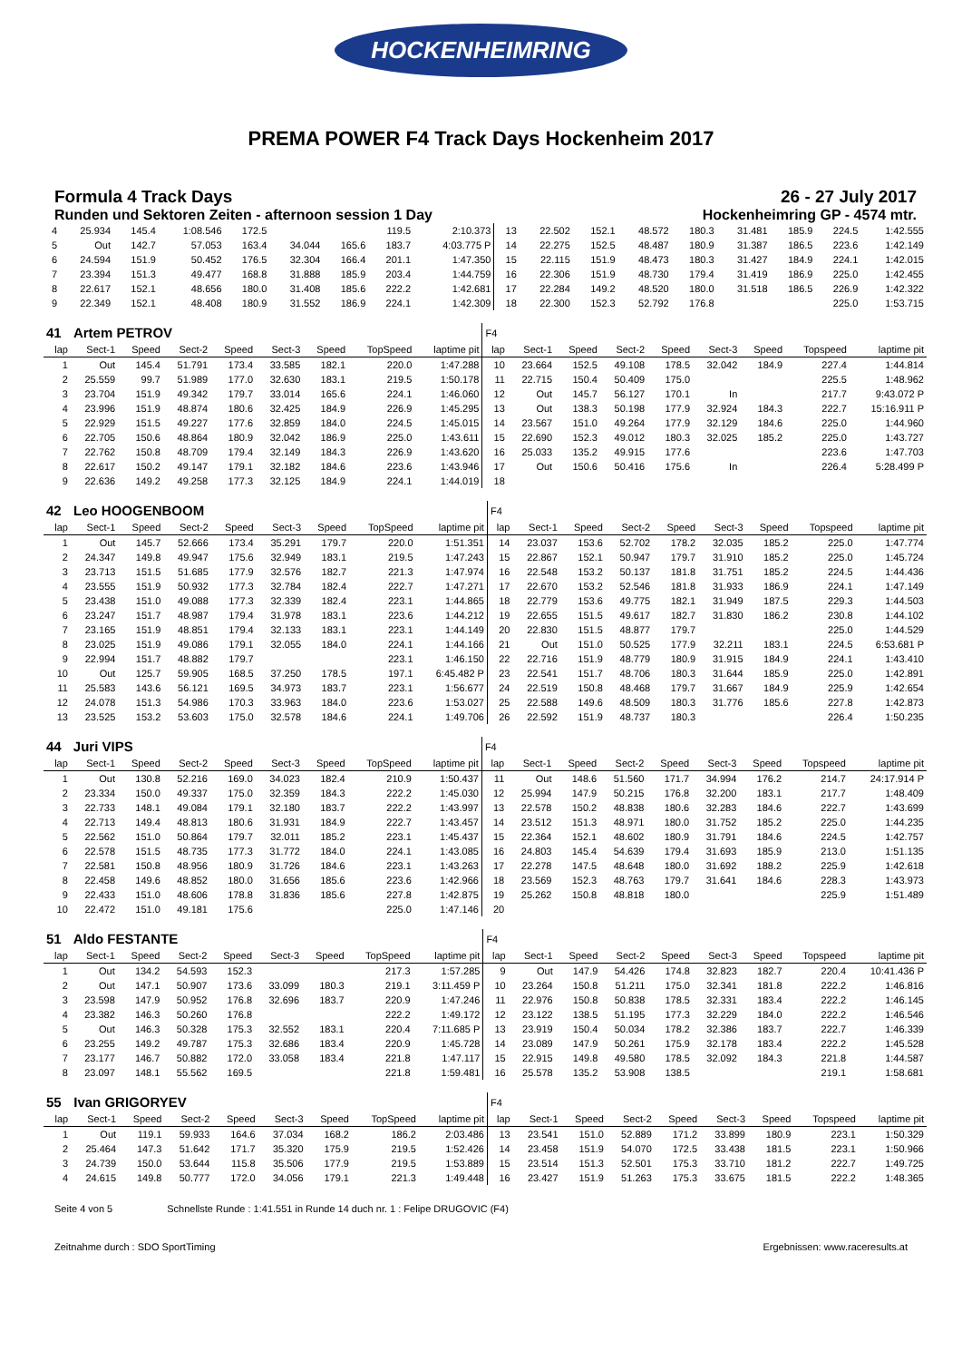HOCKENHEIMRING
PREMA POWER F4 Track Days Hockenheim 2017
Formula 4 Track Days 26 - 27 July 2017
Runden und Sektoren Zeiten - afternoon session 1 Day Hockenheimring GP - 4574 mtr.
| 4 | 25.934 | 145.4 | 1:08.546 | 172.5 | | | 119.5 | 2:10.373 | 13 | 22.502 | 152.1 | 48.572 | 180.3 | 31.481 | 185.9 | 224.5 | 1:42.555 |
| 5 | Out | 142.7 | 57.053 | 163.4 | 34.044 | 165.6 | 183.7 | 4:03.775 P | 14 | 22.275 | 152.5 | 48.487 | 180.9 | 31.387 | 186.5 | 223.6 | 1:42.149 |
| 6 | 24.594 | 151.9 | 50.452 | 176.5 | 32.304 | 166.4 | 201.1 | 1:47.350 | 15 | 22.115 | 151.9 | 48.473 | 180.3 | 31.427 | 184.9 | 224.1 | 1:42.015 |
| 7 | 23.394 | 151.3 | 49.477 | 168.8 | 31.888 | 185.9 | 203.4 | 1:44.759 | 16 | 22.306 | 151.9 | 48.730 | 179.4 | 31.419 | 186.9 | 225.0 | 1:42.455 |
| 8 | 22.617 | 152.1 | 48.656 | 180.0 | 31.408 | 185.6 | 222.2 | 1:42.681 | 17 | 22.284 | 149.2 | 48.520 | 180.0 | 31.518 | 186.5 | 226.9 | 1:42.322 |
| 9 | 22.349 | 152.1 | 48.408 | 180.9 | 31.552 | 186.9 | 224.1 | 1:42.309 | 18 | 22.300 | 152.3 | 52.792 | 176.8 | | | 225.0 | 1:53.715 |
| 41 | Artem PETROV | | | | | | | | F4 | | | | | | | | |
| lap | Sect-1 | Speed | Sect-2 | Speed | Sect-3 | Speed | TopSpeed | laptime pit | lap | Sect-1 | Speed | Sect-2 | Speed | Sect-3 | Speed | Topspeed | laptime pit |
| 1 | Out | 145.4 | 51.791 | 173.4 | 33.585 | 182.1 | 220.0 | 1:47.288 | 10 | 23.664 | 152.5 | 49.108 | 178.5 | 32.042 | 184.9 | 227.4 | 1:44.814 |
| 2 | 25.559 | 99.7 | 51.989 | 177.0 | 32.630 | 183.1 | 219.5 | 1:50.178 | 11 | 22.715 | 150.4 | 50.409 | 175.0 | | | 225.5 | 1:48.962 |
| 3 | 23.704 | 151.9 | 49.342 | 179.7 | 33.014 | 165.6 | 224.1 | 1:46.060 | 12 | Out | 145.7 | 56.127 | 170.1 | In | | 217.7 | 9:43.072 P |
| 4 | 23.996 | 151.9 | 48.874 | 180.6 | 32.425 | 184.9 | 226.9 | 1:45.295 | 13 | Out | 138.3 | 50.198 | 177.9 | 32.924 | 184.3 | 222.7 | 15:16.911 P |
| 5 | 22.929 | 151.5 | 49.227 | 177.6 | 32.859 | 184.0 | 224.5 | 1:45.015 | 14 | 23.567 | 151.0 | 49.264 | 177.9 | 32.129 | 184.6 | 225.0 | 1:44.960 |
| 6 | 22.705 | 150.6 | 48.864 | 180.9 | 32.042 | 186.9 | 225.0 | 1:43.611 | 15 | 22.690 | 152.3 | 49.012 | 180.3 | 32.025 | 185.2 | 225.0 | 1:43.727 |
| 7 | 22.762 | 150.8 | 48.709 | 179.4 | 32.149 | 184.3 | 226.9 | 1:43.620 | 16 | 25.033 | 135.2 | 49.915 | 177.6 | | | 223.6 | 1:47.703 |
| 8 | 22.617 | 150.2 | 49.147 | 179.1 | 32.182 | 184.6 | 223.6 | 1:43.946 | 17 | Out | 150.6 | 50.416 | 175.6 | In | | 226.4 | 5:28.499 P |
| 9 | 22.636 | 149.2 | 49.258 | 177.3 | 32.125 | 184.9 | 224.1 | 1:44.019 | 18 | | | | | | | | |
| 42 | Leo HOOGENBOOM | | | | | | | | F4 | | | | | | | | |
| lap | Sect-1 | Speed | Sect-2 | Speed | Sect-3 | Speed | TopSpeed | laptime pit | lap | Sect-1 | Speed | Sect-2 | Speed | Sect-3 | Speed | Topspeed | laptime pit |
| 1 | Out | 145.7 | 52.666 | 173.4 | 35.291 | 179.7 | 220.0 | 1:51.351 | 14 | 23.037 | 153.6 | 52.702 | 178.2 | 32.035 | 185.2 | 225.0 | 1:47.774 |
| 2 | 24.347 | 149.8 | 49.947 | 175.6 | 32.949 | 183.1 | 219.5 | 1:47.243 | 15 | 22.867 | 152.1 | 50.947 | 179.7 | 31.910 | 185.2 | 225.0 | 1:45.724 |
| 3 | 23.713 | 151.5 | 51.685 | 177.9 | 32.576 | 182.7 | 221.3 | 1:47.974 | 16 | 22.548 | 153.2 | 50.137 | 181.8 | 31.751 | 185.2 | 224.5 | 1:44.436 |
| 4 | 23.555 | 151.9 | 50.932 | 177.3 | 32.784 | 182.4 | 222.7 | 1:47.271 | 17 | 22.670 | 153.2 | 52.546 | 181.8 | 31.933 | 186.9 | 224.1 | 1:47.149 |
| 5 | 23.438 | 151.0 | 49.088 | 177.3 | 32.339 | 182.4 | 223.1 | 1:44.865 | 18 | 22.779 | 153.6 | 49.775 | 182.1 | 31.949 | 187.5 | 229.3 | 1:44.503 |
| 6 | 23.247 | 151.7 | 48.987 | 179.4 | 31.978 | 183.1 | 223.6 | 1:44.212 | 19 | 22.655 | 151.5 | 49.617 | 182.7 | 31.830 | 186.2 | 230.8 | 1:44.102 |
| 7 | 23.165 | 151.9 | 48.851 | 179.4 | 32.133 | 183.1 | 223.1 | 1:44.149 | 20 | 22.830 | 151.5 | 48.877 | 179.7 | | | 225.0 | 1:44.529 |
| 8 | 23.025 | 151.9 | 49.086 | 179.1 | 32.055 | 184.0 | 224.1 | 1:44.166 | 21 | Out | 151.0 | 50.525 | 177.9 | 32.211 | 183.1 | 224.5 | 6:53.681 P |
| 9 | 22.994 | 151.7 | 48.882 | 179.7 | | | 223.1 | 1:46.150 | 22 | 22.716 | 151.9 | 48.779 | 180.9 | 31.915 | 184.9 | 224.1 | 1:43.410 |
| 10 | Out | 125.7 | 59.905 | 168.5 | 37.250 | 178.5 | 197.1 | 6:45.482 P | 23 | 22.541 | 151.7 | 48.706 | 180.3 | 31.644 | 185.9 | 225.0 | 1:42.891 |
| 11 | 25.583 | 143.6 | 56.121 | 169.5 | 34.973 | 183.7 | 223.1 | 1:56.677 | 24 | 22.519 | 150.8 | 48.468 | 179.7 | 31.667 | 184.9 | 225.9 | 1:42.654 |
| 12 | 24.078 | 151.3 | 54.986 | 170.3 | 33.963 | 184.0 | 223.6 | 1:53.027 | 25 | 22.588 | 149.6 | 48.509 | 180.3 | 31.776 | 185.6 | 227.8 | 1:42.873 |
| 13 | 23.525 | 153.2 | 53.603 | 175.0 | 32.578 | 184.6 | 224.1 | 1:49.706 | 26 | 22.592 | 151.9 | 48.737 | 180.3 | | | 226.4 | 1:50.235 |
| 44 | Juri VIPS | | | | | | | | F4 | | | | | | | | |
| lap | Sect-1 | Speed | Sect-2 | Speed | Sect-3 | Speed | TopSpeed | laptime pit | lap | Sect-1 | Speed | Sect-2 | Speed | Sect-3 | Speed | Topspeed | laptime pit |
| 1 | Out | 130.8 | 52.216 | 169.0 | 34.023 | 182.4 | 210.9 | 1:50.437 | 11 | Out | 148.6 | 51.560 | 171.7 | 34.994 | 176.2 | 214.7 | 24:17.914 P |
| 2 | 23.334 | 150.0 | 49.337 | 175.0 | 32.359 | 184.3 | 222.2 | 1:45.030 | 12 | 25.994 | 147.9 | 50.215 | 176.8 | 32.200 | 183.1 | 217.7 | 1:48.409 |
| 3 | 22.733 | 148.1 | 49.084 | 179.1 | 32.180 | 183.7 | 222.2 | 1:43.997 | 13 | 22.578 | 150.2 | 48.838 | 180.6 | 32.283 | 184.6 | 222.7 | 1:43.699 |
| 4 | 22.713 | 149.4 | 48.813 | 180.6 | 31.931 | 184.9 | 222.7 | 1:43.457 | 14 | 23.512 | 151.3 | 48.971 | 180.0 | 31.752 | 185.2 | 225.0 | 1:44.235 |
| 5 | 22.562 | 151.0 | 50.864 | 179.7 | 32.011 | 185.2 | 223.1 | 1:45.437 | 15 | 22.364 | 152.1 | 48.602 | 180.9 | 31.791 | 184.6 | 224.5 | 1:42.757 |
| 6 | 22.578 | 151.5 | 48.735 | 177.3 | 31.772 | 184.0 | 224.1 | 1:43.085 | 16 | 24.803 | 145.4 | 54.639 | 179.4 | 31.693 | 185.9 | 213.0 | 1:51.135 |
| 7 | 22.581 | 150.8 | 48.956 | 180.9 | 31.726 | 184.6 | 223.1 | 1:43.263 | 17 | 22.278 | 147.5 | 48.648 | 180.0 | 31.692 | 188.2 | 225.9 | 1:42.618 |
| 8 | 22.458 | 149.6 | 48.852 | 180.0 | 31.656 | 185.6 | 223.6 | 1:42.966 | 18 | 23.569 | 152.3 | 48.763 | 179.7 | 31.641 | 184.6 | 228.3 | 1:43.973 |
| 9 | 22.433 | 151.0 | 48.606 | 178.8 | 31.836 | 185.6 | 227.8 | 1:42.875 | 19 | 25.262 | 150.8 | 48.818 | 180.0 | | | 225.9 | 1:51.489 |
| 10 | 22.472 | 151.0 | 49.181 | 175.6 | | | 225.0 | 1:47.146 | 20 | | | | | | | | |
| 51 | Aldo FESTANTE | | | | | | | | F4 | | | | | | | | |
| lap | Sect-1 | Speed | Sect-2 | Speed | Sect-3 | Speed | TopSpeed | laptime pit | lap | Sect-1 | Speed | Sect-2 | Speed | Sect-3 | Speed | Topspeed | laptime pit |
| 1 | Out | 134.2 | 54.593 | 152.3 | | | 217.3 | 1:57.285 | 9 | Out | 147.9 | 54.426 | 174.8 | 32.823 | 182.7 | 220.4 | 10:41.436 P |
| 2 | Out | 147.1 | 50.907 | 173.6 | 33.099 | 180.3 | 219.1 | 3:11.459 P | 10 | 23.264 | 150.8 | 51.211 | 175.0 | 32.341 | 181.8 | 222.2 | 1:46.816 |
| 3 | 23.598 | 147.9 | 50.952 | 176.8 | 32.696 | 183.7 | 220.9 | 1:47.246 | 11 | 22.976 | 150.8 | 50.838 | 178.5 | 32.331 | 183.4 | 222.2 | 1:46.145 |
| 4 | 23.382 | 146.3 | 50.260 | 176.8 | | | 222.2 | 1:49.172 | 12 | 23.122 | 138.5 | 51.195 | 177.3 | 32.229 | 184.0 | 222.2 | 1:46.546 |
| 5 | Out | 146.3 | 50.328 | 175.3 | 32.552 | 183.1 | 220.4 | 7:11.685 P | 13 | 23.919 | 150.4 | 50.034 | 178.2 | 32.386 | 183.7 | 222.7 | 1:46.339 |
| 6 | 23.255 | 149.2 | 49.787 | 175.3 | 32.686 | 183.4 | 220.9 | 1:45.728 | 14 | 23.089 | 147.9 | 50.261 | 175.9 | 32.178 | 183.4 | 222.2 | 1:45.528 |
| 7 | 23.177 | 146.7 | 50.882 | 172.0 | 33.058 | 183.4 | 221.8 | 1:47.117 | 15 | 22.915 | 149.8 | 49.580 | 178.5 | 32.092 | 184.3 | 221.8 | 1:44.587 |
| 8 | 23.097 | 148.1 | 55.562 | 169.5 | | | 221.8 | 1:59.481 | 16 | 25.578 | 135.2 | 53.908 | 138.5 | | | 219.1 | 1:58.681 |
| 55 | Ivan GRIGORYEV | | | | | | | | F4 | | | | | | | | |
| lap | Sect-1 | Speed | Sect-2 | Speed | Sect-3 | Speed | TopSpeed | laptime pit | lap | Sect-1 | Speed | Sect-2 | Speed | Sect-3 | Speed | Topspeed | laptime pit |
| 1 | Out | 119.1 | 59.933 | 164.6 | 37.034 | 168.2 | 186.2 | 2:03.486 | 13 | 23.541 | 151.0 | 52.889 | 171.2 | 33.899 | 180.9 | 223.1 | 1:50.329 |
| 2 | 25.464 | 147.3 | 51.642 | 171.7 | 35.320 | 175.9 | 219.5 | 1:52.426 | 14 | 23.458 | 151.9 | 54.070 | 172.5 | 33.438 | 181.5 | 223.1 | 1:50.966 |
| 3 | 24.739 | 150.0 | 53.644 | 115.8 | 35.506 | 177.9 | 219.5 | 1:53.889 | 15 | 23.514 | 151.3 | 52.501 | 175.3 | 33.710 | 181.2 | 222.7 | 1:49.725 |
| 4 | 24.615 | 149.8 | 50.777 | 172.0 | 34.056 | 179.1 | 221.3 | 1:49.448 | 16 | 23.427 | 151.9 | 51.263 | 175.3 | 33.675 | 181.5 | 222.2 | 1:48.365 |
Seite 4 von 5 Schnellste Runde : 1:41.551 in Runde 14 duch nr. 1 : Felipe DRUGOVIC (F4)
Zeitnahme durch : SDO SportTiming Ergebnissen: www.raceresults.at